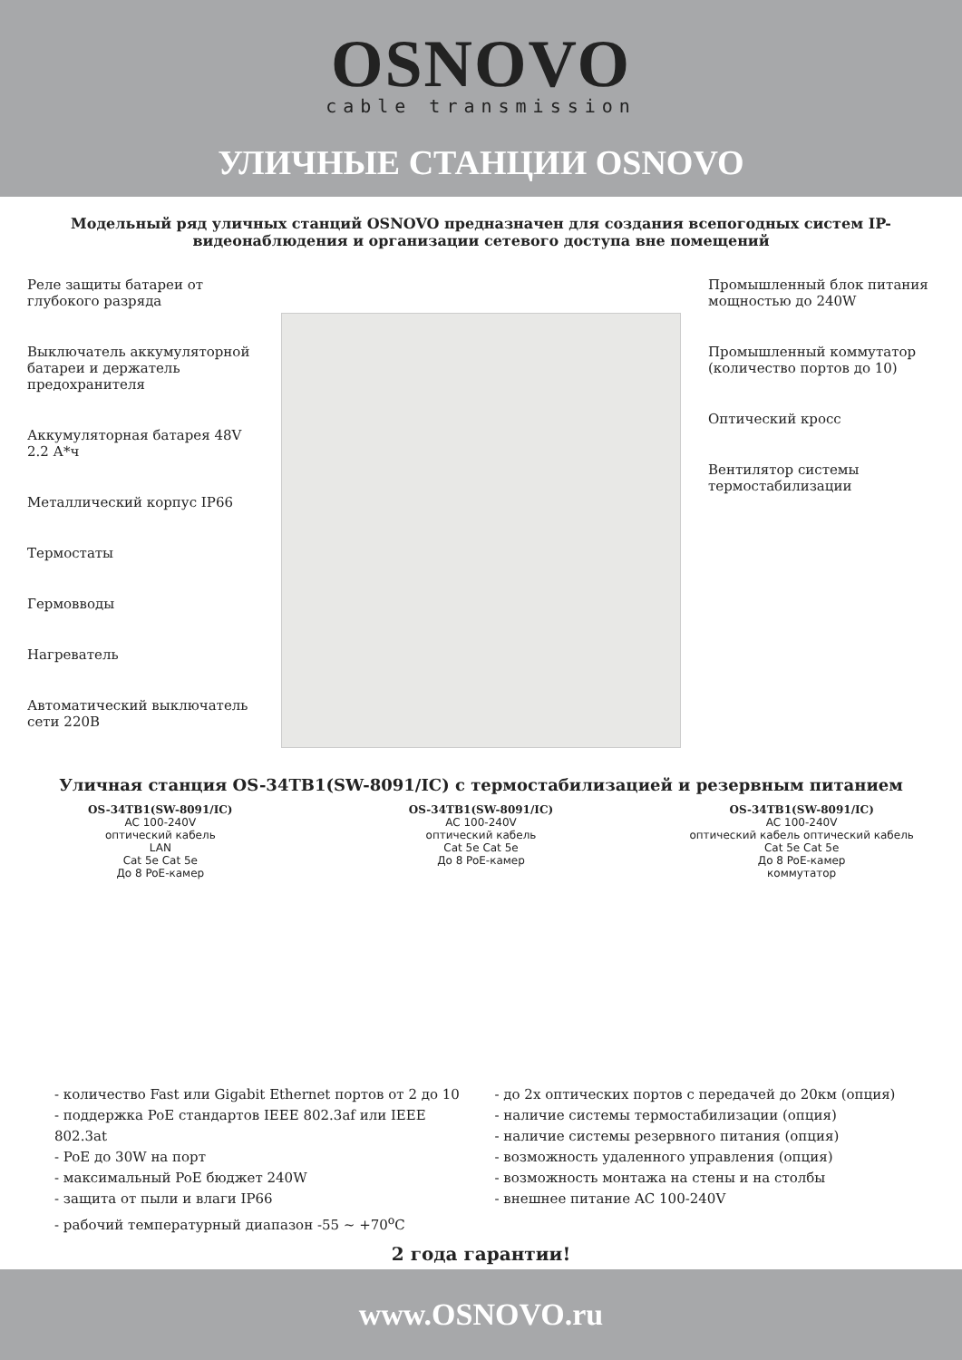OSNOVO
cable transmission
УЛИЧНЫЕ СТАНЦИИ OSNOVO
Модельный ряд уличных станций OSNOVO предназначен для создания всепогодных систем IP-видеонаблюдения и организации сетевого доступа вне помещений
Реле защиты батареи от глубокого разряда
Выключатель аккумуляторной батареи и держатель предохранителя
Аккумуляторная батарея 48V 2.2 А*ч
Металлический корпус IP66
Термостаты
Гермовводы
Нагреватель
Автоматический выключатель сети 220В
Промышленный блок питания мощностью до 240W
Промышленный коммутатор (количество портов до 10)
Оптический кросс
Вентилятор системы термостабилизации
Уличная станция OS-34TB1(SW-8091/IC) с термостабилизацией и резервным питанием
OS-34TB1(SW-8091/IC)
AC 100-240V
оптический кабель
LAN
Cat 5e Cat 5e
До 8 PoE-камер
OS-34TB1(SW-8091/IC)
AC 100-240V
оптический кабель
Cat 5e Cat 5e
До 8 PoE-камер
OS-34TB1(SW-8091/IC)
AC 100-240V
оптический кабель оптический кабель
Cat 5e Cat 5e
До 8 PoE-камер
коммутатор
- количество Fast или Gigabit Ethernet портов от 2 до 10
- поддержка PoE стандартов IEEE 802.3af или IEEE 802.3at
- PoE до 30W на порт
- максимальный PoE бюджет 240W
- защита от пыли и влаги IP66
- рабочий температурный диапазон -55 ~ +70<sup>o</sup>C
- до 2х оптических портов с передачей до 20км (опция)
- наличие системы термостабилизации (опция)
- наличие системы резервного питания (опция)
- возможность удаленного управления (опция)
- возможность монтажа на стены и на столбы
- внешнее питание AC 100-240V
2 года гарантии!
www.OSNOVO.ru